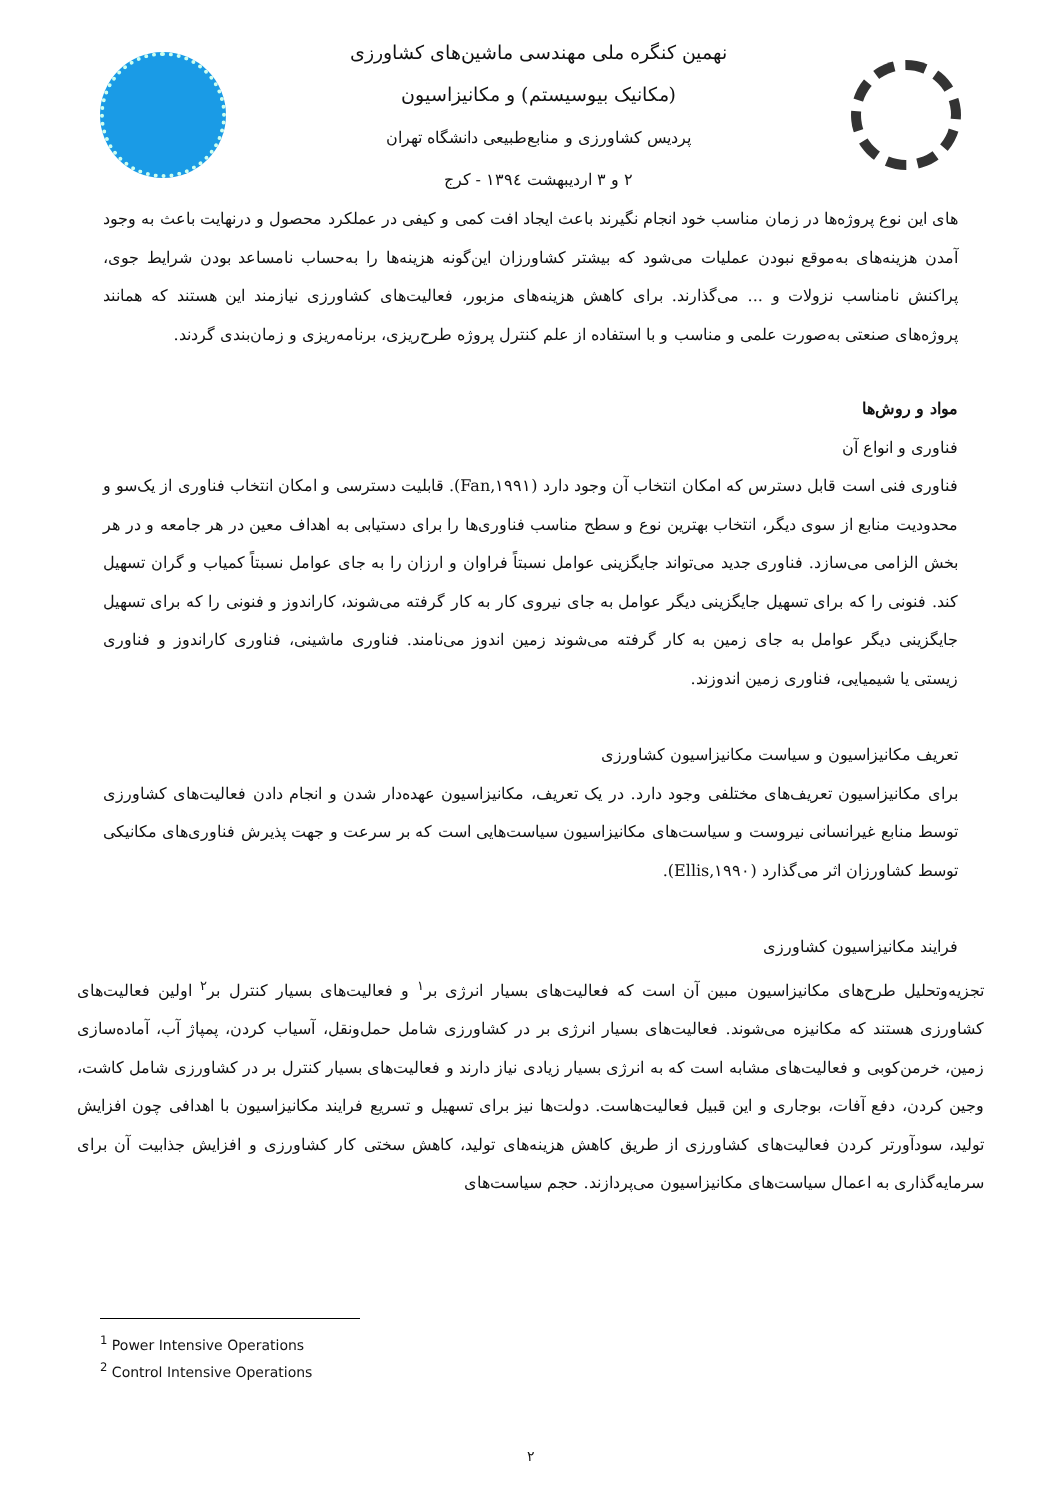نهمین کنگره ملی مهندسی ماشین‌های کشاورزی
(مکانیک بیوسیستم) و مکانیزاسیون
پردیس کشاورزی و منابع‌طبیعی دانشگاه تهران
۲ و ۳ اردیبهشت ۱۳۹٤ - کرج
های این نوع پروژه‌ها در زمان مناسب خود انجام نگیرند باعث ایجاد افت کمی و کیفی در عملکرد محصول و درنهایت باعث به وجود آمدن هزینه‌های به‌موقع نبودن عملیات می‌شود که بیشتر کشاورزان این‌گونه هزینه‌ها را به‌حساب نامساعد بودن شرایط جوی، پراکنش نامناسب نزولات و ... می‌گذارند. برای کاهش هزینه‌های مزبور، فعالیت‌های کشاورزی نیازمند این هستند که همانند پروژه‌های صنعتی به‌صورت علمی و مناسب و با استفاده از علم کنترل پروژه طرح‌ریزی، برنامه‌ریزی و زمان‌بندی گردند.
مواد و روش‌ها
فناوری و انواع آن
فناوری فنی است قابل دسترس که امکان انتخاب آن وجود دارد (Fan,۱۹۹۱). قابلیت دسترسی و امکان انتخاب فناوری از یک‌سو و محدودیت منابع از سوی دیگر، انتخاب بهترین نوع و سطح مناسب فناوری‌ها را برای دستیابی به اهداف معین در هر جامعه و در هر بخش الزامی می‌سازد. فناوری جدید می‌تواند جایگزینی عوامل نسبتاً فراوان و ارزان را به جای عوامل نسبتاً کمیاب و گران تسهیل کند. فنونی را که برای تسهیل جایگزینی دیگر عوامل به جای نیروی کار به کار گرفته می‌شوند، کاراندوز و فنونی را که برای تسهیل جایگزینی دیگر عوامل به جای زمین به کار گرفته می‌شوند زمین اندوز می‌نامند. فناوری ماشینی، فناوری کاراندوز و فناوری زیستی یا شیمیایی، فناوری زمین اندوزند.
تعریف مکانیزاسیون و سیاست مکانیزاسیون کشاورزی
برای مکانیزاسیون تعریف‌های مختلفی وجود دارد. در یک تعریف، مکانیزاسیون عهده‌دار شدن و انجام دادن فعالیت‌های کشاورزی توسط منابع غیرانسانی نیروست و سیاست‌های مکانیزاسیون سیاست‌هایی است که بر سرعت و جهت پذیرش فناوری‌های مکانیکی توسط کشاورزان اثر می‌گذارد (Ellis,۱۹۹۰).
فرایند مکانیزاسیون کشاورزی
تجزیه‌وتحلیل طرح‌های مکانیزاسیون مبین آن است که فعالیت‌های بسیار انرژی بر<sup>۱</sup> و فعالیت‌های بسیار کنترل بر<sup>۲</sup> اولین فعالیت‌های کشاورزی هستند که مکانیزه می‌شوند. فعالیت‌های بسیار انرژی بر در کشاورزی شامل حمل‌ونقل، آسیاب کردن، پمپاژ آب، آماده‌سازی زمین، خرمن‌کوبی و فعالیت‌های مشابه است که به انرژی بسیار زیادی نیاز دارند و فعالیت‌های بسیار کنترل بر در کشاورزی شامل کاشت، وجین کردن، دفع آفات، بوجاری و این قبیل فعالیت‌هاست. دولت‌ها نیز برای تسهیل و تسریع فرایند مکانیزاسیون با اهدافی چون افزایش تولید، سودآورتر کردن فعالیت‌های کشاورزی از طریق کاهش هزینه‌های تولید، کاهش سختی کار کشاورزی و افزایش جذابیت آن برای سرمایه‌گذاری به اعمال سیاست‌های مکانیزاسیون می‌پردازند. حجم سیاست‌های
<sup>1</sup> Power Intensive Operations
<sup>2</sup> Control Intensive Operations
۲